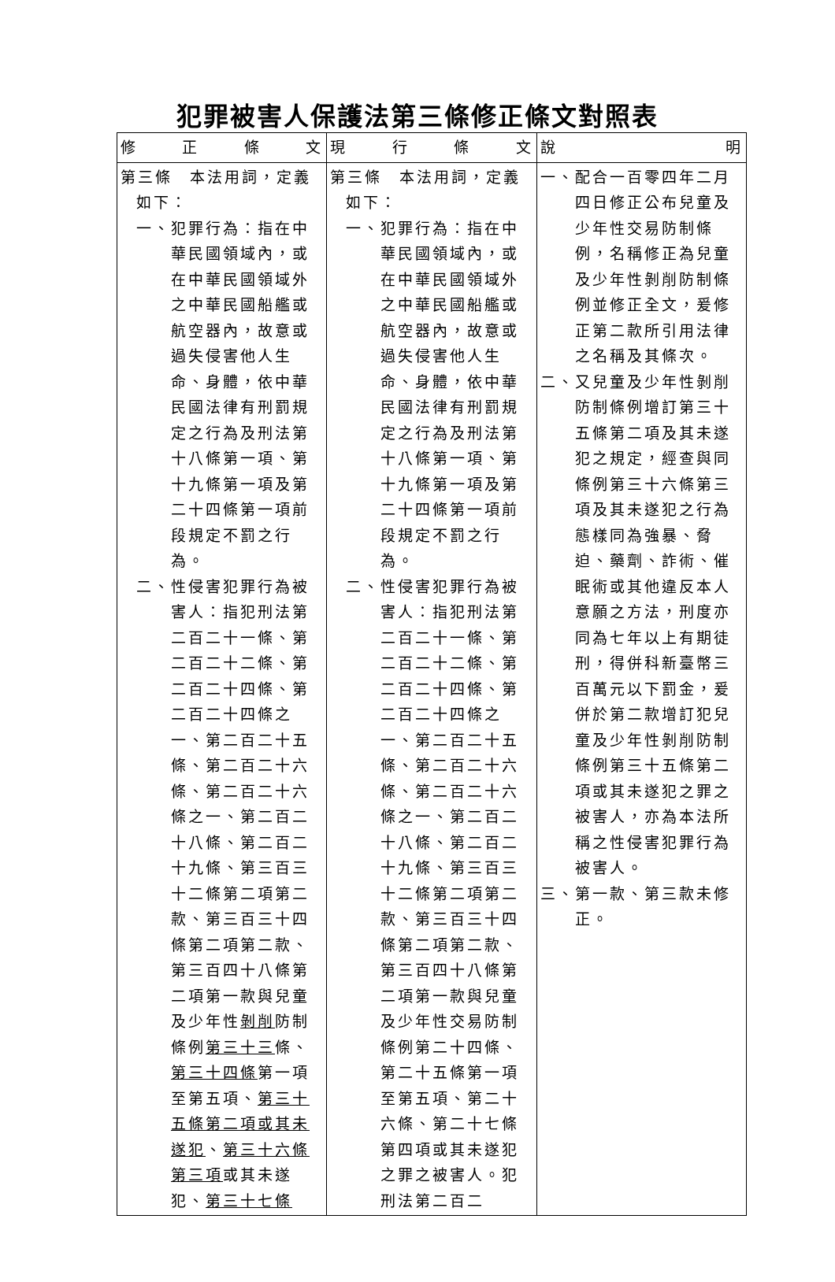犯罪被害人保護法第三條修正條文對照表
| 修 正 條 文 | 現 行 條 文 | 說 明 |
| --- | --- | --- |
| 第三條 本法用詞，定義如下： 一、犯罪行為：指在中華民國領域內，或在中華民國領域外之中華民國船艦或航空器內，故意或過失侵害他人生命、身體，依中華民國法律有刑罰規定之行為及刑法第十八條第一項、第十九條第一項及第二十四條第一項前段規定不罰之行為。 二、性侵害犯罪行為被害人：指犯刑法第二百二十一條、第二百二十二條、第二百二十四條、第二百二十四條之一、第二百二十五條、第二百二十六條、第二百二十六條之一、第二百二十八條、第二百二十九條、第三百三十二條第二項第二款、第三百三十四條第二項第二款、第三百四十八條第二項第一款與兒童及少年性 剝削 防制條例 第三十三 條、 第三十四條 第一項至第五項、 第三十五條第二項或其未遂犯 、 第三十六條第三項 或其未遂犯、 第三十七條 | 第三條 本法用詞，定義如下： 一、犯罪行為：指在中華民國領域內，或在中華民國領域外之中華民國船艦或航空器內，故意或過失侵害他人生命、身體，依中華民國法律有刑罰規定之行為及刑法第十八條第一項、第十九條第一項及第二十四條第一項前段規定不罰之行為。 二、性侵害犯罪行為被害人：指犯刑法第二百二十一條、第二百二十二條、第二百二十四條、第二百二十四條之一、第二百二十五條、第二百二十六條、第二百二十六條之一、第二百二十八條、第二百二十九條、第三百三十二條第二項第二款、第三百三十四條第二項第二款、第三百四十八條第二項第一款與兒童及少年性交易防制條例第二十四條、第二十五條第一項至第五項、第二十六條、第二十七條第四項或其未遂犯之罪之被害人。犯刑法第二百二 | 一、配合一百零四年二月四日修正公布兒童及少年性交易防制條例，名稱修正為兒童及少年性剝削防制條例並修正全文，爰修正第二款所引用法律之名稱及其條次。 二、又兒童及少年性剝削防制條例增訂第三十五條第二項及其未遂犯之規定，經查與同條例第三十六條第三項及其未遂犯之行為態樣同為強暴、脅迫、藥劑、詐術、催眠術或其他違反本人意願之方法，刑度亦同為七年以上有期徒刑，得併科新臺幣三百萬元以下罰金，爰併於第二款增訂犯兒童及少年性剝削防制條例第三十五條第二項或其未遂犯之罪之被害人，亦為本法所稱之性侵害犯罪行為被害人。 三、第一款、第三款未修正。 |